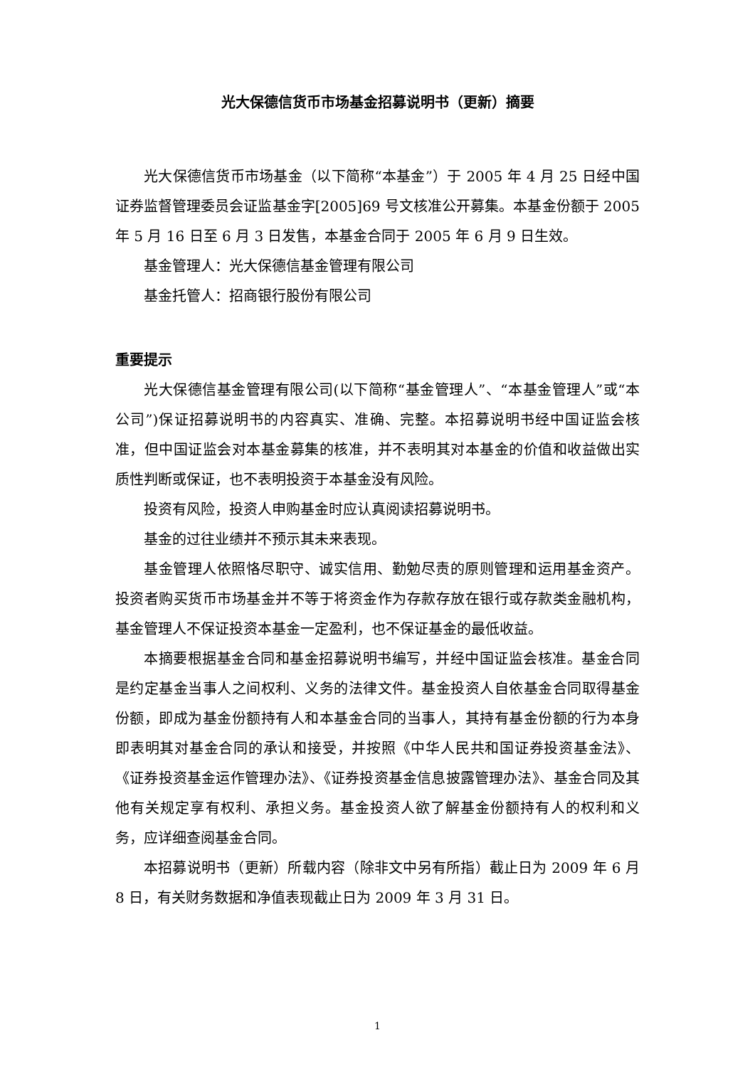光大保德信货币市场基金招募说明书（更新）摘要
光大保德信货币市场基金（以下简称“本基金”）于 2005 年 4 月 25 日经中国证券监督管理委员会证监基金字[2005]69 号文核准公开募集。本基金份额于 2005 年 5 月 16 日至 6 月 3 日发售，本基金合同于 2005 年 6 月 9 日生效。
基金管理人：光大保德信基金管理有限公司
基金托管人：招商银行股份有限公司
重要提示
光大保德信基金管理有限公司(以下简称“基金管理人”、“本基金管理人”或“本公司”)保证招募说明书的内容真实、准确、完整。本招募说明书经中国证监会核准，但中国证监会对本基金募集的核准，并不表明其对本基金的价值和收益做出实质性判断或保证，也不表明投资于本基金没有风险。
投资有风险，投资人申购基金时应认真阅读招募说明书。
基金的过往业绩并不预示其未来表现。
基金管理人依照恪尽职守、诚实信用、勤勉尽责的原则管理和运用基金资产。投资者购买货币市场基金并不等于将资金作为存款存放在银行或存款类金融机构，基金管理人不保证投资本基金一定盈利，也不保证基金的最低收益。
本摘要根据基金合同和基金招募说明书编写，并经中国证监会核准。基金合同是约定基金当事人之间权利、义务的法律文件。基金投资人自依基金合同取得基金份额，即成为基金份额持有人和本基金合同的当事人，其持有基金份额的行为本身即表明其对基金合同的承认和接受，并按照《中华人民共和国证券投资基金法》、《证券投资基金运作管理办法》、《证券投资基金信息披露管理办法》、基金合同及其他有关规定享有权利、承担义务。基金投资人欲了解基金份额持有人的权利和义务，应详细查阅基金合同。
本招募说明书（更新）所载内容（除非文中另有所指）截止日为 2009 年 6 月 8 日，有关财务数据和净值表现截止日为 2009 年 3 月 31 日。
1